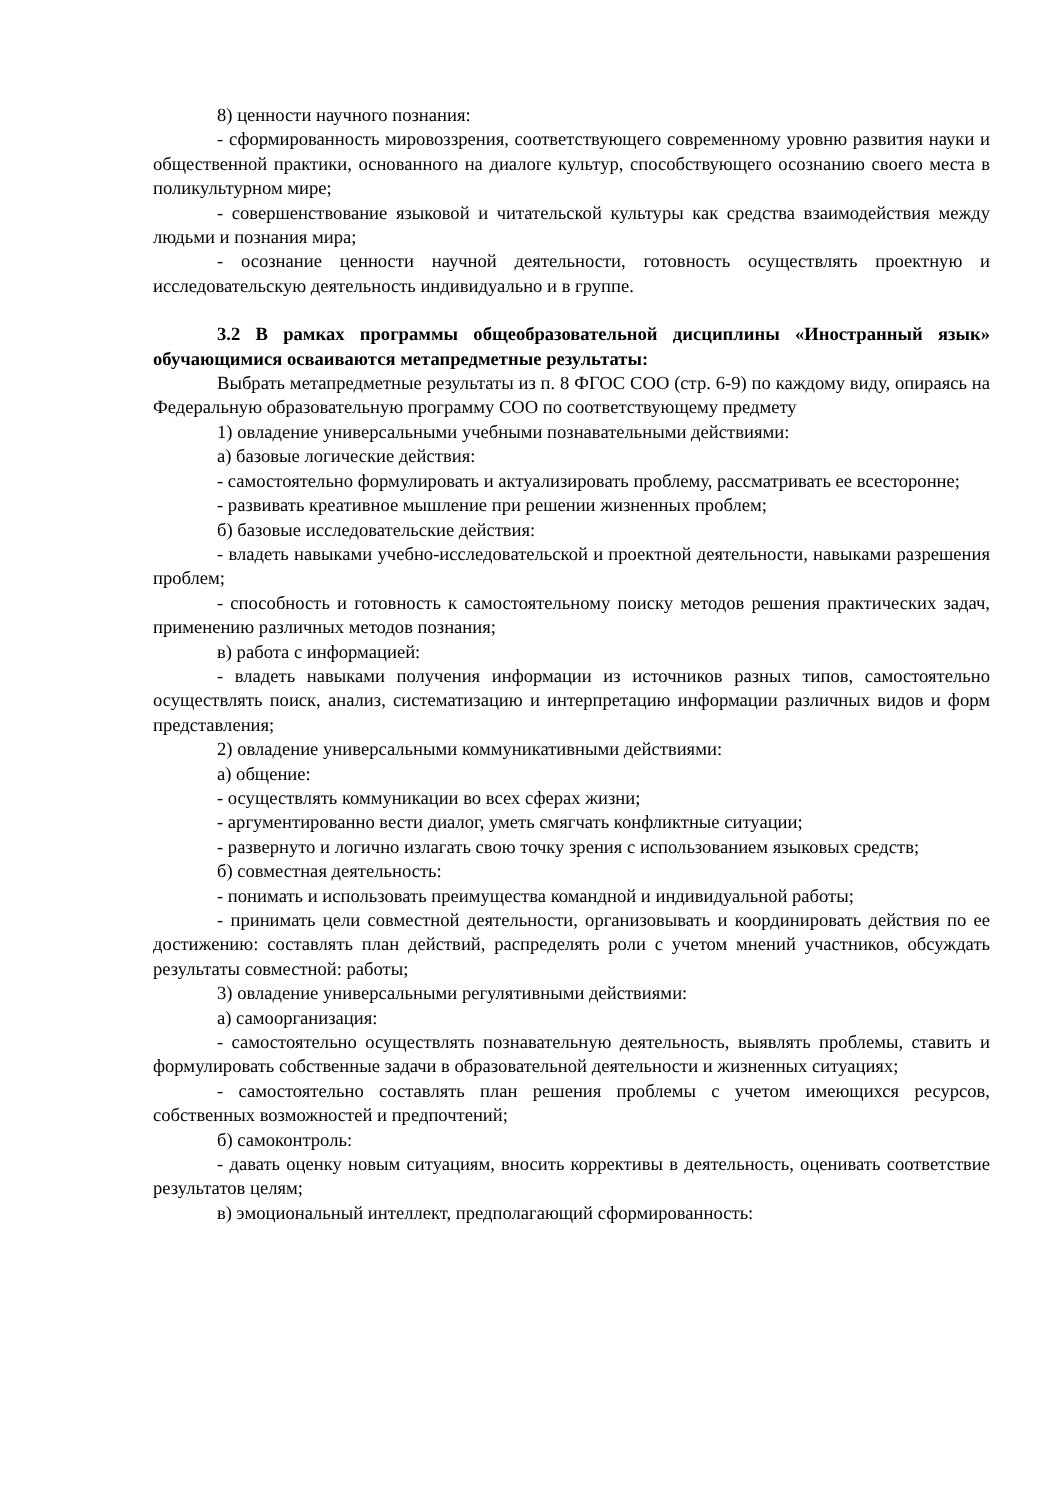8) ценности научного познания:
- сформированность мировоззрения, соответствующего современному уровню развития науки и общественной практики, основанного на диалоге культур, способствующего осознанию своего места в поликультурном мире;
- совершенствование языковой и читательской культуры как средства взаимодействия между людьми и познания мира;
- осознание ценности научной деятельности, готовность осуществлять проектную и исследовательскую деятельность индивидуально и в группе.
3.2 В рамках программы общеобразовательной дисциплины «Иностранный язык» обучающимися осваиваются метапредметные результаты:
Выбрать метапредметные результаты из п. 8 ФГОС СОО (стр. 6-9) по каждому виду, опираясь на Федеральную образовательную программу СОО по соответствующему предмету
1) овладение универсальными учебными познавательными действиями:
а) базовые логические действия:
- самостоятельно формулировать и актуализировать проблему, рассматривать ее всесторонне;
- развивать креативное мышление при решении жизненных проблем;
б) базовые исследовательские действия:
- владеть навыками учебно-исследовательской и проектной деятельности, навыками разрешения проблем;
- способность и готовность к самостоятельному поиску методов решения практических задач, применению различных методов познания;
в) работа с информацией:
- владеть навыками получения информации из источников разных типов, самостоятельно осуществлять поиск, анализ, систематизацию и интерпретацию информации различных видов и форм представления;
2) овладение универсальными коммуникативными действиями:
а) общение:
- осуществлять коммуникации во всех сферах жизни;
- аргументированно вести диалог, уметь смягчать конфликтные ситуации;
- развернуто и логично излагать свою точку зрения с использованием языковых средств;
б) совместная деятельность:
- понимать и использовать преимущества командной и индивидуальной работы;
- принимать цели совместной деятельности, организовывать и координировать действия по ее достижению: составлять план действий, распределять роли с учетом мнений участников, обсуждать результаты совместной: работы;
3) овладение универсальными регулятивными действиями:
а) самоорганизация:
- самостоятельно осуществлять познавательную деятельность, выявлять проблемы, ставить и формулировать собственные задачи в образовательной деятельности и жизненных ситуациях;
- самостоятельно составлять план решения проблемы с учетом имеющихся ресурсов, собственных возможностей и предпочтений;
б) самоконтроль:
- давать оценку новым ситуациям, вносить коррективы в деятельность, оценивать соответствие результатов целям;
в) эмоциональный интеллект, предполагающий сформированность: